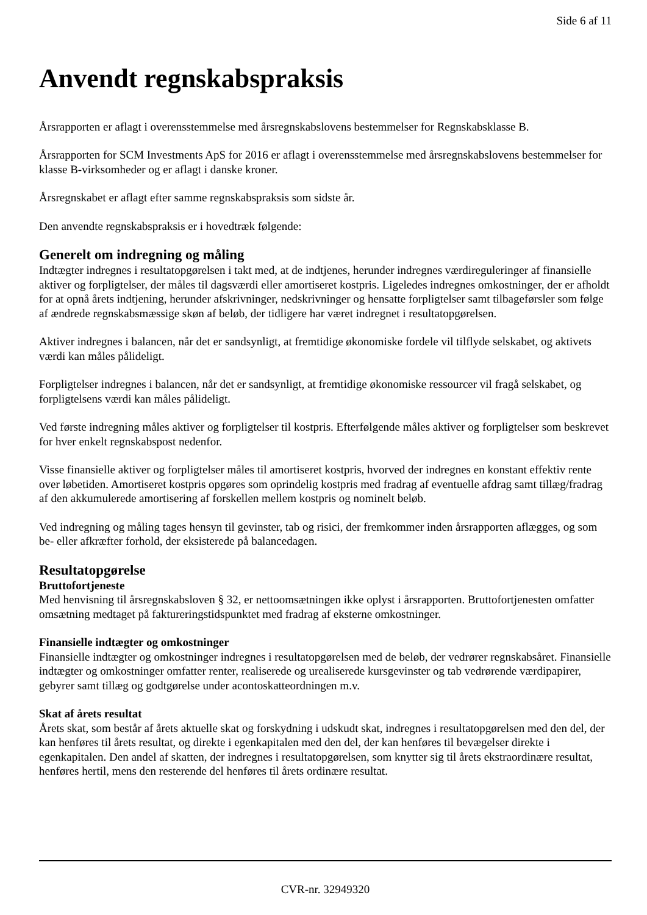Side 6 af 11
Anvendt regnskabspraksis
Årsrapporten er aflagt i overensstemmelse med årsregnskabslovens bestemmelser for Regnskabsklasse B.
Årsrapporten for SCM Investments ApS for 2016 er aflagt i overensstemmelse med årsregnskabslovens bestemmelser for klasse B-virksomheder og er aflagt i danske kroner.
Årsregnskabet er aflagt efter samme regnskabspraksis som sidste år.
Den anvendte regnskabspraksis er i hovedtræk følgende:
Generelt om indregning og måling
Indtægter indregnes i resultatopgørelsen i takt med, at de indtjenes, herunder indregnes værdireguleringer af finansielle aktiver og forpligtelser, der måles til dagsværdi eller amortiseret kostpris. Ligeledes indregnes omkostninger, der er afholdt for at opnå årets indtjening, herunder afskrivninger, nedskrivninger og hensatte forpligtelser samt tilbageførsler som følge af ændrede regnskabsmæssige skøn af beløb, der tidligere har været indregnet i resultatopgørelsen.
Aktiver indregnes i balancen, når det er sandsynligt, at fremtidige økonomiske fordele vil tilflyde selskabet, og aktivets værdi kan måles pålideligt.
Forpligtelser indregnes i balancen, når det er sandsynligt, at fremtidige økonomiske ressourcer vil fragå selskabet, og forpligtelsens værdi kan måles pålideligt.
Ved første indregning måles aktiver og forpligtelser til kostpris. Efterfølgende måles aktiver og forpligtelser som beskrevet for hver enkelt regnskabspost nedenfor.
Visse finansielle aktiver og forpligtelser måles til amortiseret kostpris, hvorved der indregnes en konstant effektiv rente over løbetiden. Amortiseret kostpris opgøres som oprindelig kostpris med fradrag af eventuelle afdrag samt tillæg/fradrag af den akkumulerede amortisering af forskellen mellem kostpris og nominelt beløb.
Ved indregning og måling tages hensyn til gevinster, tab og risici, der fremkommer inden årsrapporten aflægges, og som be- eller afkræfter forhold, der eksisterede på balancedagen.
Resultatopgørelse
Bruttofortjeneste
Med henvisning til årsregnskabsloven § 32, er nettoomsætningen ikke oplyst i årsrapporten. Bruttofortjenesten omfatter omsætning medtaget på faktureringstidspunktet med fradrag af eksterne omkostninger.
Finansielle indtægter og omkostninger
Finansielle indtægter og omkostninger indregnes i resultatopgørelsen med de beløb, der vedrører regnskabsåret. Finansielle indtægter og omkostninger omfatter renter, realiserede og urealiserede kursgevinster og tab vedrørende værdipapirer, gebyrer samt tillæg og godtgørelse under acontoskatteordningen m.v.
Skat af årets resultat
Årets skat, som består af årets aktuelle skat og forskydning i udskudt skat, indregnes i resultatopgørelsen med den del, der kan henføres til årets resultat, og direkte i egenkapitalen med den del, der kan henføres til bevægelser direkte i egenkapitalen. Den andel af skatten, der indregnes i resultatopgørelsen, som knytter sig til årets ekstraordinære resultat, henføres hertil, mens den resterende del henføres til årets ordinære resultat.
CVR-nr. 32949320